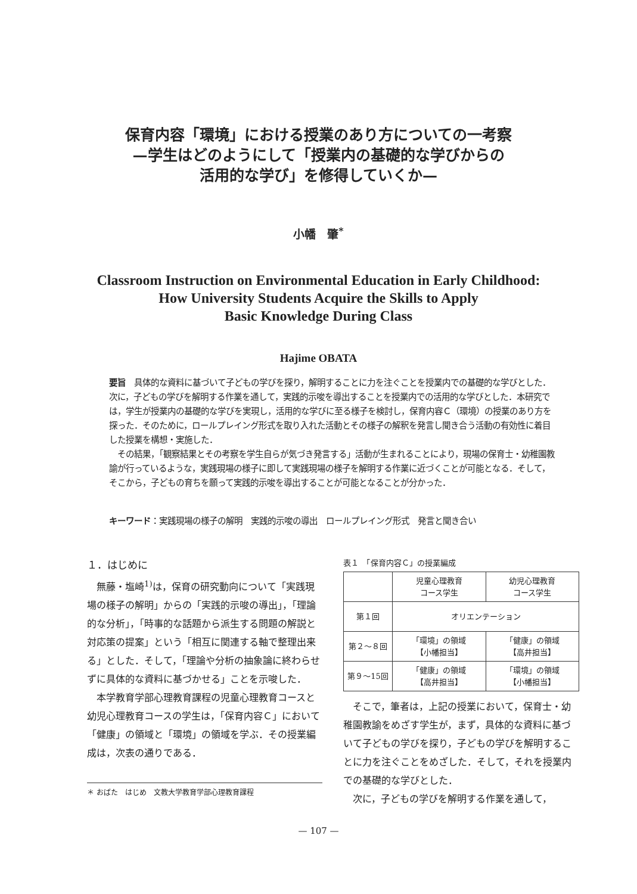保育内容「環境」における授業のあり方についての一考察
—学生はどのようにして「授業内の基礎的な学びからの
活用的な学び」を修得していくか—
小幡　肇<sup>*</sup>
Classroom Instruction on Environmental Education in Early Childhood:
How University Students Acquire the Skills to Apply
Basic Knowledge During Class
Hajime OBATA
要旨　具体的な資料に基づいて子どもの学びを探り，解明することに力を注ぐことを授業内での基礎的な学びとした．次に，子どもの学びを解明する作業を通して，実践的示唆を導出することを授業内での活用的な学びとした．本研究では，学生が授業内の基礎的な学びを実現し，活用的な学びに至る様子を検討し，保育内容Ｃ（環境）の授業のあり方を探った．そのために，ロールプレイング形式を取り入れた活動とその様子の解釈を発言し聞き合う活動の有効性に着目した授業を構想・実施した．
　その結果，「観察結果とその考察を学生自らが気づき発言する」活動が生まれることにより，現場の保育士・幼稚園教諭が行っているような，実践現場の様子に即して実践現場の様子を解明する作業に近づくことが可能となる．そして，そこから，子どもの育ちを願って実践的示唆を導出することが可能となることが分かった．
キーワード：実践現場の様子の解明　実践的示唆の導出　ロールプレイング形式　発言と聞き合い
１．はじめに
無藤・塩崎<sup>1)</sup>は，保育の研究動向について「実践現場の様子の解明」からの「実践的示唆の導出」，「理論的な分析」，「時事的な話題から派生する問題の解説と対応策の提案」という「相互に関連する軸で整理出来る」とした．そして，「理論や分析の抽象論に終わらせずに具体的な資料に基づかせる」ことを示唆した．
本学教育学部心理教育課程の児童心理教育コースと幼児心理教育コースの学生は，「保育内容Ｃ」において「健康」の領域と「環境」の領域を学ぶ．その授業編成は，次表の通りである．
表１　「保育内容Ｃ」の授業編成
| | 児童心理教育 コース学生 | 幼児心理教育 コース学生 |
| 第１回 | オリエンテーション | |
| 第２～８回 | 「環境」の領域 【小幡担当】 | 「健康」の領域 【高井担当】 |
| 第９～15回 | 「健康」の領域 【高井担当】 | 「環境」の領域 【小幡担当】 |
そこで，筆者は，上記の授業において，保育士・幼稚園教諭をめざす学生が，まず，具体的な資料に基づいて子どもの学びを探り，子どもの学びを解明することに力を注ぐことをめざした．そして，それを授業内での基礎的な学びとした．
次に，子どもの学びを解明する作業を通して，
＊ おばた　はじめ　文教大学教育学部心理教育課程
— 107 —